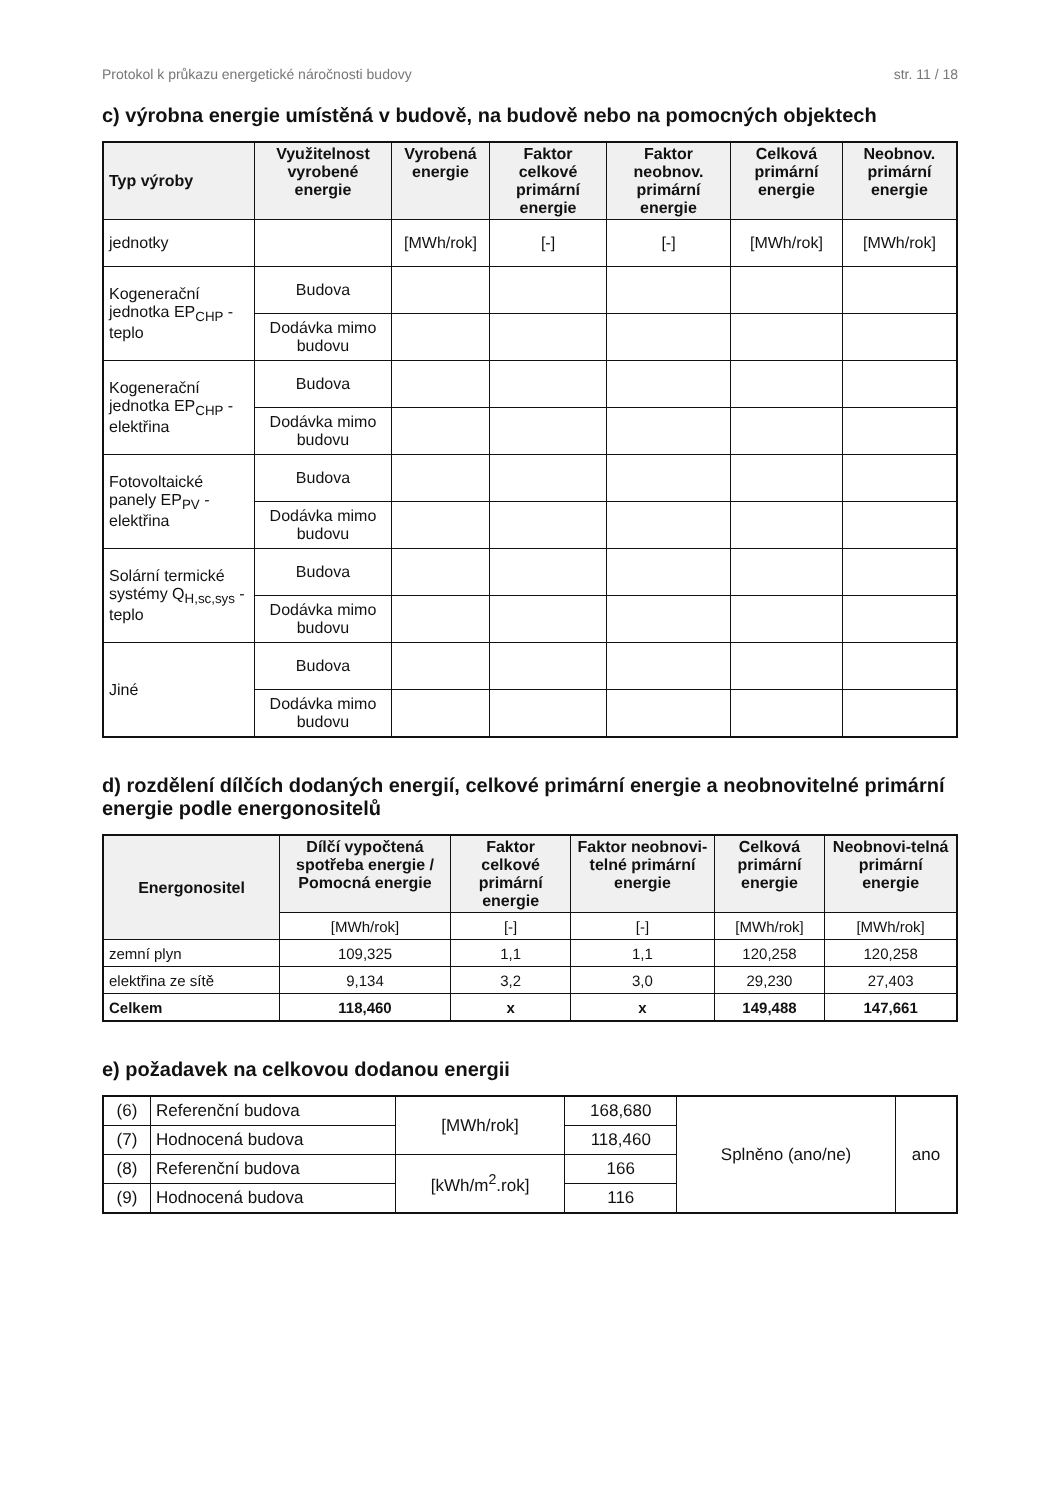Protokol k průkazu energetické náročnosti budovy str. 11 / 18
c) výrobna energie umístěná v budově, na budově nebo na pomocných objektech
| Typ výroby | Využitelnost vyrobené energie | Vyrobená energie | Faktor celkové primární energie | Faktor neobnov. primární energie | Celková primární energie | Neobnov. primární energie |
| --- | --- | --- | --- | --- | --- | --- |
| jednotky | | [MWh/rok] | [-] | [-] | [MWh/rok] | [MWh/rok] |
| Kogenerační jednotka EP<sub>CHP</sub> - teplo | Budova | | | | | |
| | Dodávka mimo budovu | | | | | |
| Kogenerační jednotka EP<sub>CHP</sub> - elektřina | Budova | | | | | |
| | Dodávka mimo budovu | | | | | |
| Fotovoltaické panely EP<sub>PV</sub> - elektřina | Budova | | | | | |
| | Dodávka mimo budovu | | | | | |
| Solární termické systémy Q<sub>H,sc,sys</sub> - teplo | Budova | | | | | |
| | Dodávka mimo budovu | | | | | |
| Jiné | Budova | | | | | |
| | Dodávka mimo budovu | | | | | |
d) rozdělení dílčích dodaných energií, celkové primární energie a neobnovitelné primární energie podle energonositelů
| Energonositel | Dílčí vypočtená spotřeba energie / Pomocná energie | Faktor celkové primární energie | Faktor neobnovi-telné primární energie | Celková primární energie | Neobnovi-telná primární energie |
| --- | --- | --- | --- | --- | --- |
| | [MWh/rok] | [-] | [-] | [MWh/rok] | [MWh/rok] |
| zemní plyn | 109,325 | 1,1 | 1,1 | 120,258 | 120,258 |
| elektřina ze sítě | 9,134 | 3,2 | 3,0 | 29,230 | 27,403 |
| Celkem | 118,460 | x | x | 149,488 | 147,661 |
e) požadavek na celkovou dodanou energii
| (6) | Referenční budova | [MWh/rok] | 168,680 | Splněno (ano/ne) | ano |
| (7) | Hodnocená budova | | 118,460 | | |
| (8) | Referenční budova | [kWh/m<sup>2</sup>.rok] | 166 | | |
| (9) | Hodnocená budova | | 116 | | |